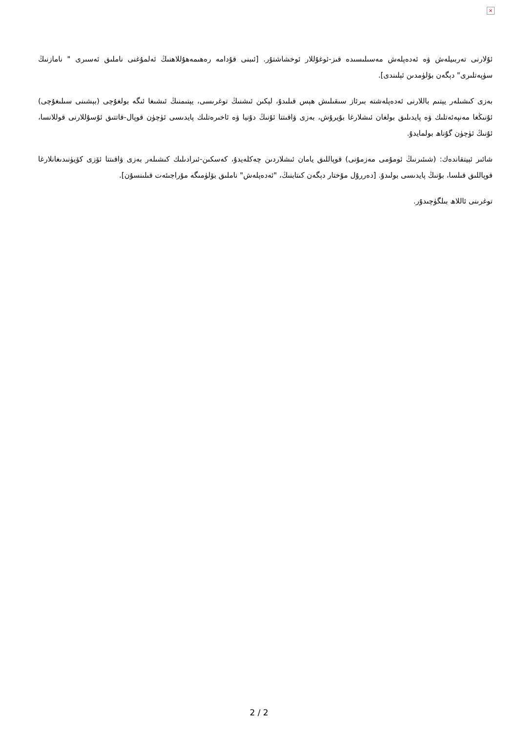×
ئۇلارنى تەربىيلەش ۋە ئەدەپلەش مەسىلىسىدە قىز-ئوغۇللار ئوخشاشتۇر. [ئىبنى قۇدامە رەھىمەھۇللاھنىڭ ئەلمۇغنى ناملىق ئەسىرى " نامازنىڭ سۈپەتلىرى" دېگەن بۆلۈمدىن ئېلىندى].
بەزى كىشىلەر يېتىم باللارنى ئەدەپلەشتە بىرئاز سىقىلىش ھېس قىلىدۇ، لېكىن ئىشنىڭ توغرىسى، يېتىمنىڭ ئىشىغا ئىگە بولغۇچى (بېشىنى سىلىغۇچى) ئۇنىڭغا مەنپەئەتلىك ۋە پايدىلىق بولغان ئىشلارغا بۇيرۇش، بەزى ۋاقىتتا ئۇنىڭ دۇنيا ۋە ئاخىرەتلىك پايدىسى ئۈچۈن قوپال-قاتتىق ئۇسۇللارنى قوللانسا، ئۇنىڭ ئۈچۈن گۇناھ بولمايدۇ.
شائىر ئېيتقاندەك: (شىئىرنىڭ ئومۇمى مەزمۇنى) قوپاللىق يامان ئىشلاردىن چەكلەيدۇ، كەسكىن-ئىرادىلىك كىشىلەر بەزى ۋاقىتتا ئۆزى كۆيۈنىدىغانلارغا قوپاللىق قىلسا، بۇنىڭ پايدىسى بولىدۇ. [دەررۇل مۇختار دېگەن كىتابنىڭ، "ئەدەپلەش" ناملىق بۆلۈمىگە مۇراجىئەت قىلىنسۇن].
توغرىنى ئاللاھ بىلگۈچىدۇر.
2 / 2